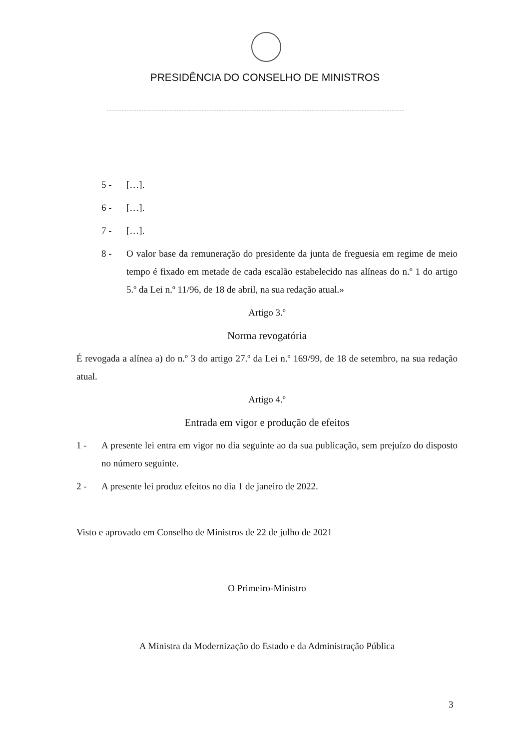PRESIDÊNCIA DO CONSELHO DE MINISTROS
5 - […].
6 - […].
7 - […].
8 - O valor base da remuneração do presidente da junta de freguesia em regime de meio tempo é fixado em metade de cada escalão estabelecido nas alíneas do n.º 1 do artigo 5.º da Lei n.º 11/96, de 18 de abril, na sua redação atual.»
Artigo 3.º
Norma revogatória
É revogada a alínea a) do n.º 3 do artigo 27.º da Lei n.º 169/99, de 18 de setembro, na sua redação atual.
Artigo 4.º
Entrada em vigor e produção de efeitos
1 - A presente lei entra em vigor no dia seguinte ao da sua publicação, sem prejuízo do disposto no número seguinte.
2 - A presente lei produz efeitos no dia 1 de janeiro de 2022.
Visto e aprovado em Conselho de Ministros de 22 de julho de 2021
O Primeiro-Ministro
A Ministra da Modernização do Estado e da Administração Pública
3